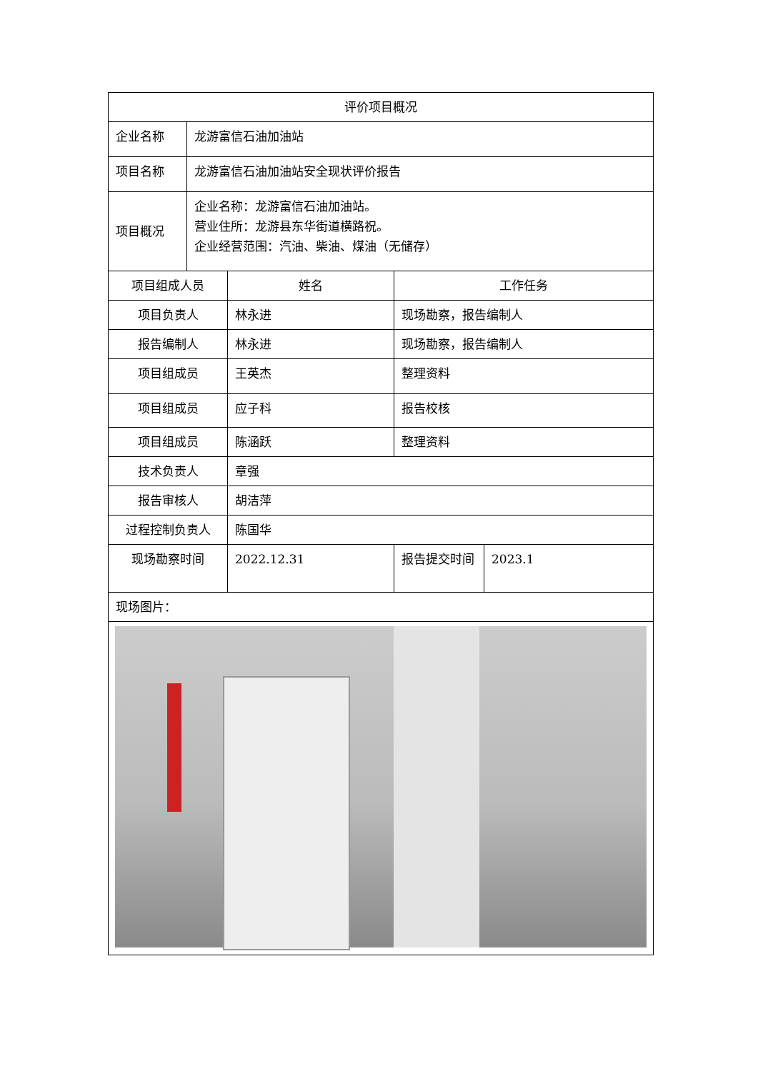| 评价项目概况 | | | | |
| --- | --- | --- | --- | --- |
| 企业名称 | 龙游富信石油加油站 | | | |
| 项目名称 | 龙游富信石油加油站安全现状评价报告 | | | |
| 项目概况 | 企业名称：龙游富信石油加油站。 营业住所：龙游县东华街道横路祝。 企业经营范围：汽油、柴油、煤油（无储存） | | | |
| 项目组成人员 | | 姓名 | 工作任务 | |
| 项目负责人 | | 林永进 | 现场勘察，报告编制人 | |
| 报告编制人 | | 林永进 | 现场勘察，报告编制人 | |
| 项目组成员 | | 王英杰 | 整理资料 | |
| 项目组成员 | | 应子科 | 报告校核 | |
| 项目组成员 | | 陈涵跃 | 整理资料 | |
| 技术负责人 | | 章强 | | |
| 报告审核人 | | 胡洁萍 | | |
| 过程控制负责人 | | 陈国华 | | |
| 现场勘察时间 | | 2022.12.31 | 报告提交时间 | 2023.1 |
| 现场图片： | | | | |